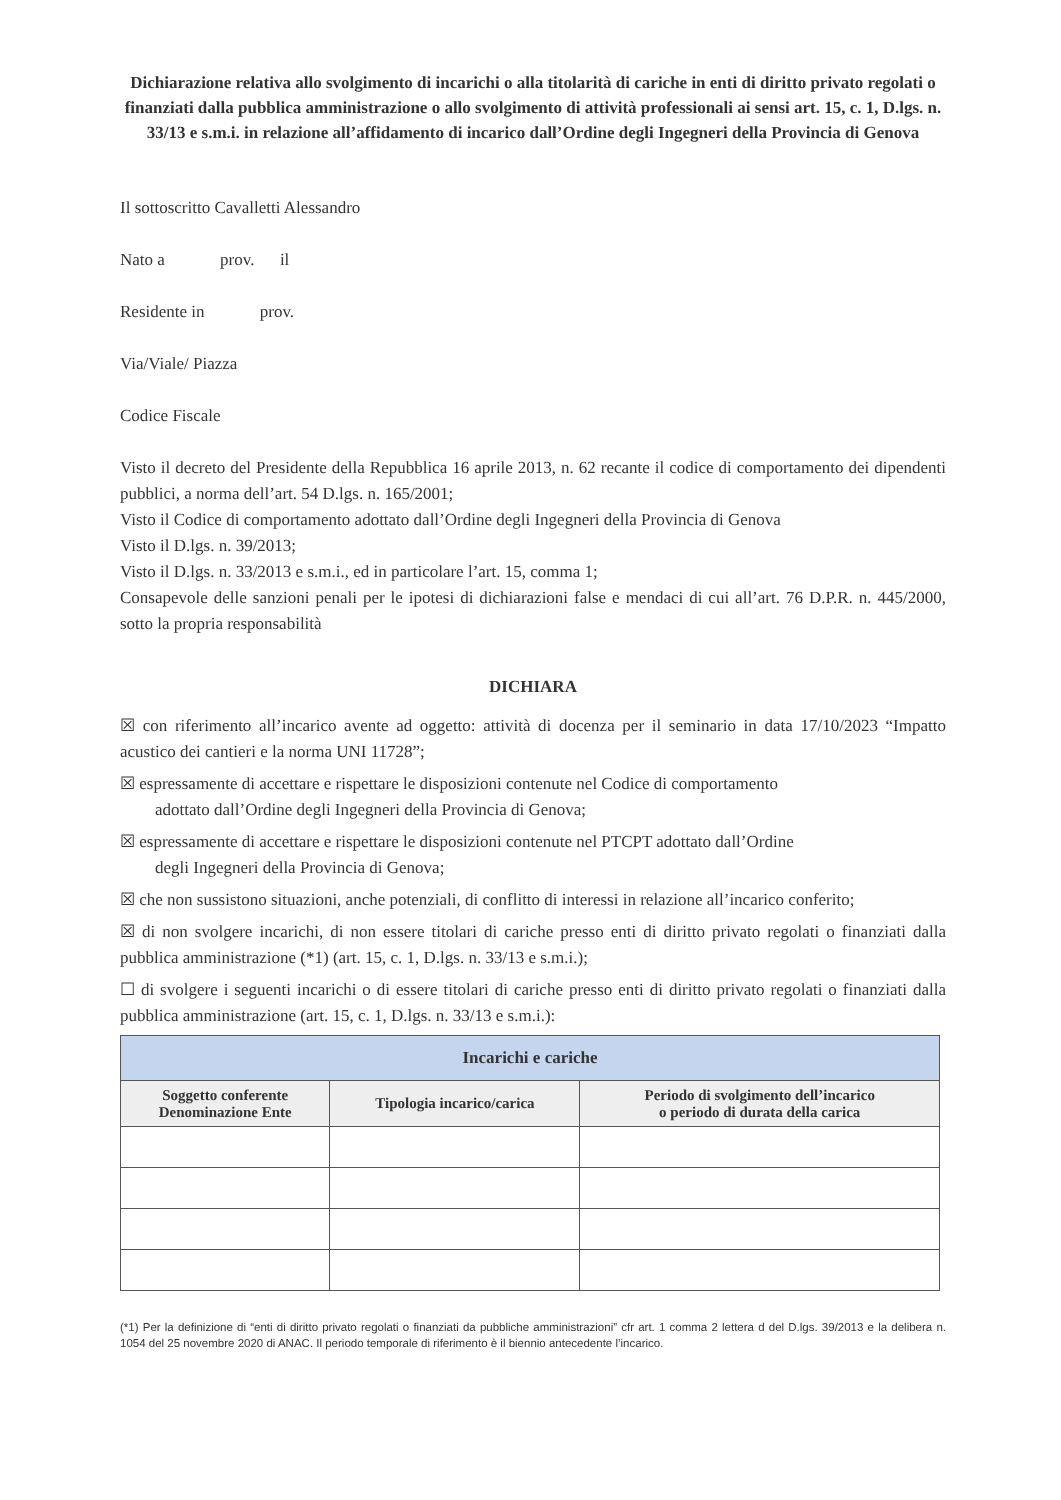Dichiarazione relativa allo svolgimento di incarichi o alla titolarità di cariche in enti di diritto privato regolati o finanziati dalla pubblica amministrazione o allo svolgimento di attività professionali ai sensi art. 15, c. 1, D.lgs. n. 33/13 e s.m.i. in relazione all’affidamento di incarico dall’Ordine degli Ingegneri della Provincia di Genova
Il sottoscritto Cavalletti Alessandro
Nato a prov. il
Residente in prov.
Via/Viale/ Piazza
Codice Fiscale
Visto il decreto del Presidente della Repubblica 16 aprile 2013, n. 62 recante il codice di comportamento dei dipendenti pubblici, a norma dell’art. 54 D.lgs. n. 165/2001;
Visto il Codice di comportamento adottato dall’Ordine degli Ingegneri della Provincia di Genova
Visto il D.lgs. n. 39/2013;
Visto il D.lgs. n. 33/2013 e s.m.i., ed in particolare l’art. 15, comma 1;
Consapevole delle sanzioni penali per le ipotesi di dichiarazioni false e mendaci di cui all’art. 76 D.P.R. n. 445/2000, sotto la propria responsabilità
DICHIARA
☒ con riferimento all’incarico avente ad oggetto: attività di docenza per il seminario in data 17/10/2023 “Impatto acustico dei cantieri e la norma UNI 11728”;
☒ espressamente di accettare e rispettare le disposizioni contenute nel Codice di comportamento
adottato dall’Ordine degli Ingegneri della Provincia di Genova;
☒ espressamente di accettare e rispettare le disposizioni contenute nel PTCPT adottato dall’Ordine
degli Ingegneri della Provincia di Genova;
☒ che non sussistono situazioni, anche potenziali, di conflitto di interessi in relazione all’incarico conferito;
☒ di non svolgere incarichi, di non essere titolari di cariche presso enti di diritto privato regolati o finanziati dalla pubblica amministrazione (*1) (art. 15, c. 1, D.lgs. n. 33/13 e s.m.i.);
☐ di svolgere i seguenti incarichi o di essere titolari di cariche presso enti di diritto privato regolati o finanziati dalla pubblica amministrazione (art. 15, c. 1, D.lgs. n. 33/13 e s.m.i.):
| Incarichi e cariche | | |
| --- | --- | --- |
| Soggetto conferente Denominazione Ente | Tipologia incarico/carica | Periodo di svolgimento dell’incarico o periodo di durata della carica |
(*1) Per la definizione di “enti di diritto privato regolati o finanziati da pubbliche amministrazioni” cfr art. 1 comma 2 lettera d del D.lgs. 39/2013 e la delibera n. 1054 del 25 novembre 2020 di ANAC. Il periodo temporale di riferimento è il biennio antecedente l’incarico.